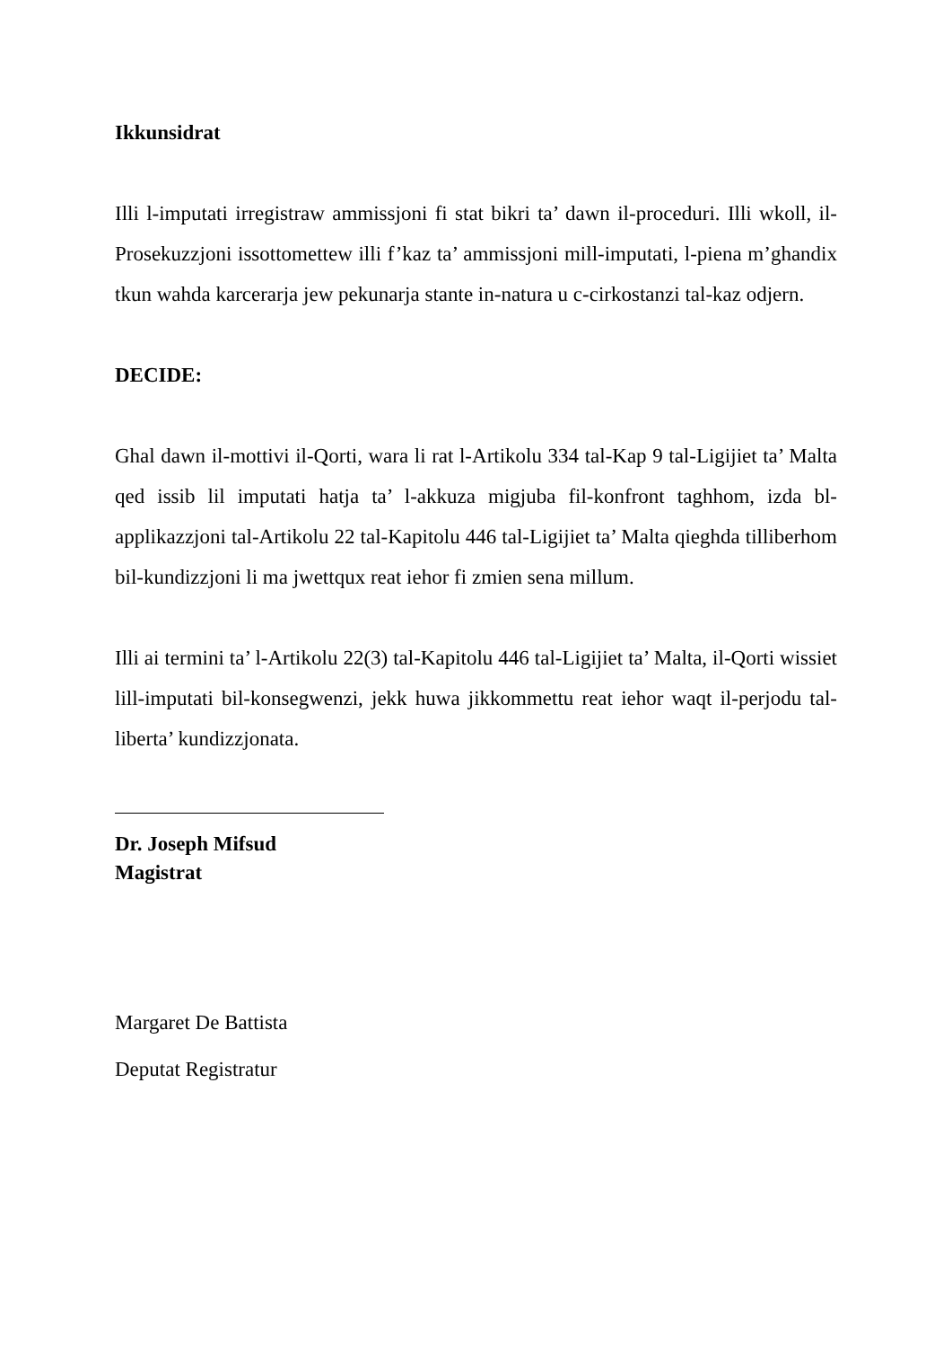Ikkunsidrat
Illi l-imputati irregistraw ammissjoni fi stat bikri ta’ dawn il-proceduri. Illi wkoll, il-Prosekuzzjoni issottomettew illi f’kaz ta’ ammissjoni mill-imputati, l-piena m’ghandix tkun wahda karcerarja jew pekunarja stante in-natura u c-cirkostanzi tal-kaz odjern.
DECIDE:
Ghal dawn il-mottivi il-Qorti, wara li rat l-Artikolu 334 tal-Kap 9 tal-Ligijiet ta’ Malta qed issib lil imputati hatja ta’ l-akkuza migjuba fil-konfront taghhom, izda bl- applikazzjoni tal-Artikolu 22 tal-Kapitolu 446 tal-Ligijiet ta’ Malta qieghda tilliberhom bil-kundizzjoni li ma jwettqux reat iehor fi zmien sena millum.
Illi ai termini ta’ l-Artikolu 22(3) tal-Kapitolu 446 tal-Ligijiet ta’ Malta, il-Qorti wissiet lill-imputati bil-konsegwenzi, jekk huwa jikkommettu reat iehor waqt il-perjodu tal-liberta’ kundizzjonata.
Dr. Joseph Mifsud
Magistrat
Margaret De Battista
Deputat Registratur